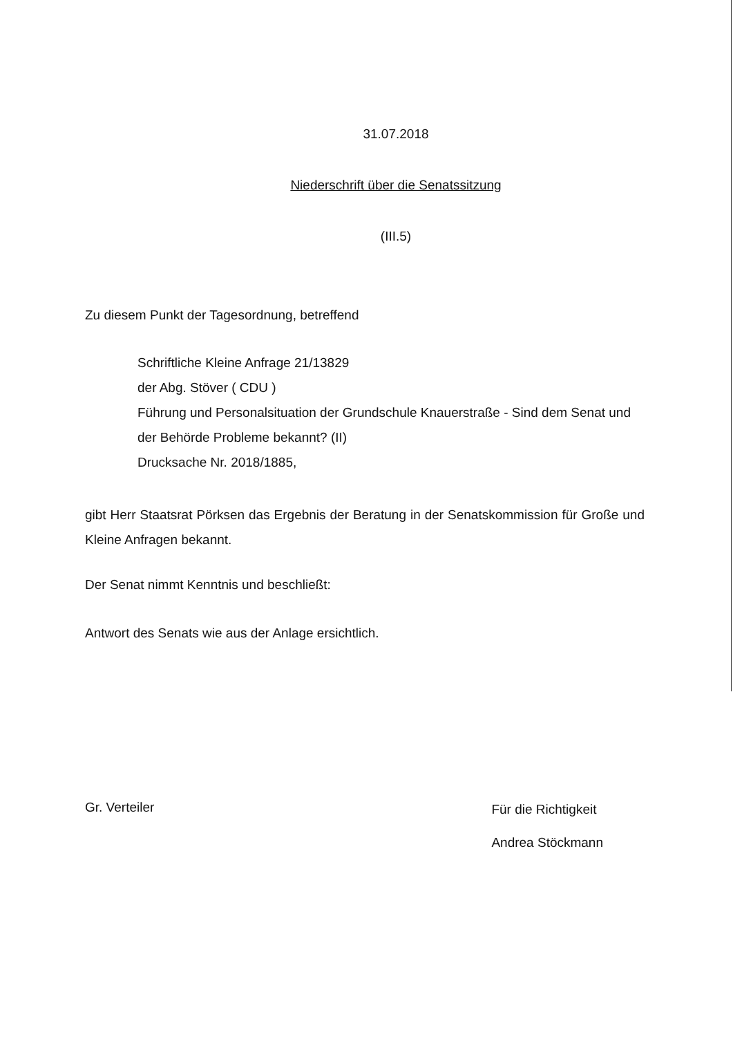31.07.2018
Niederschrift über die Senatssitzung
(III.5)
Zu diesem Punkt der Tagesordnung, betreffend
Schriftliche Kleine Anfrage 21/13829
der Abg. Stöver ( CDU )
Führung und Personalsituation der Grundschule Knauerstraße - Sind dem Senat und der Behörde Probleme bekannt? (II)
Drucksache Nr. 2018/1885,
gibt Herr Staatsrat Pörksen das Ergebnis der Beratung in der Senatskommission für Große und Kleine Anfragen bekannt.
Der Senat nimmt Kenntnis und beschließt:
Antwort des Senats wie aus der Anlage ersichtlich.
Gr. Verteiler
Für die Richtigkeit
Andrea Stöckmann